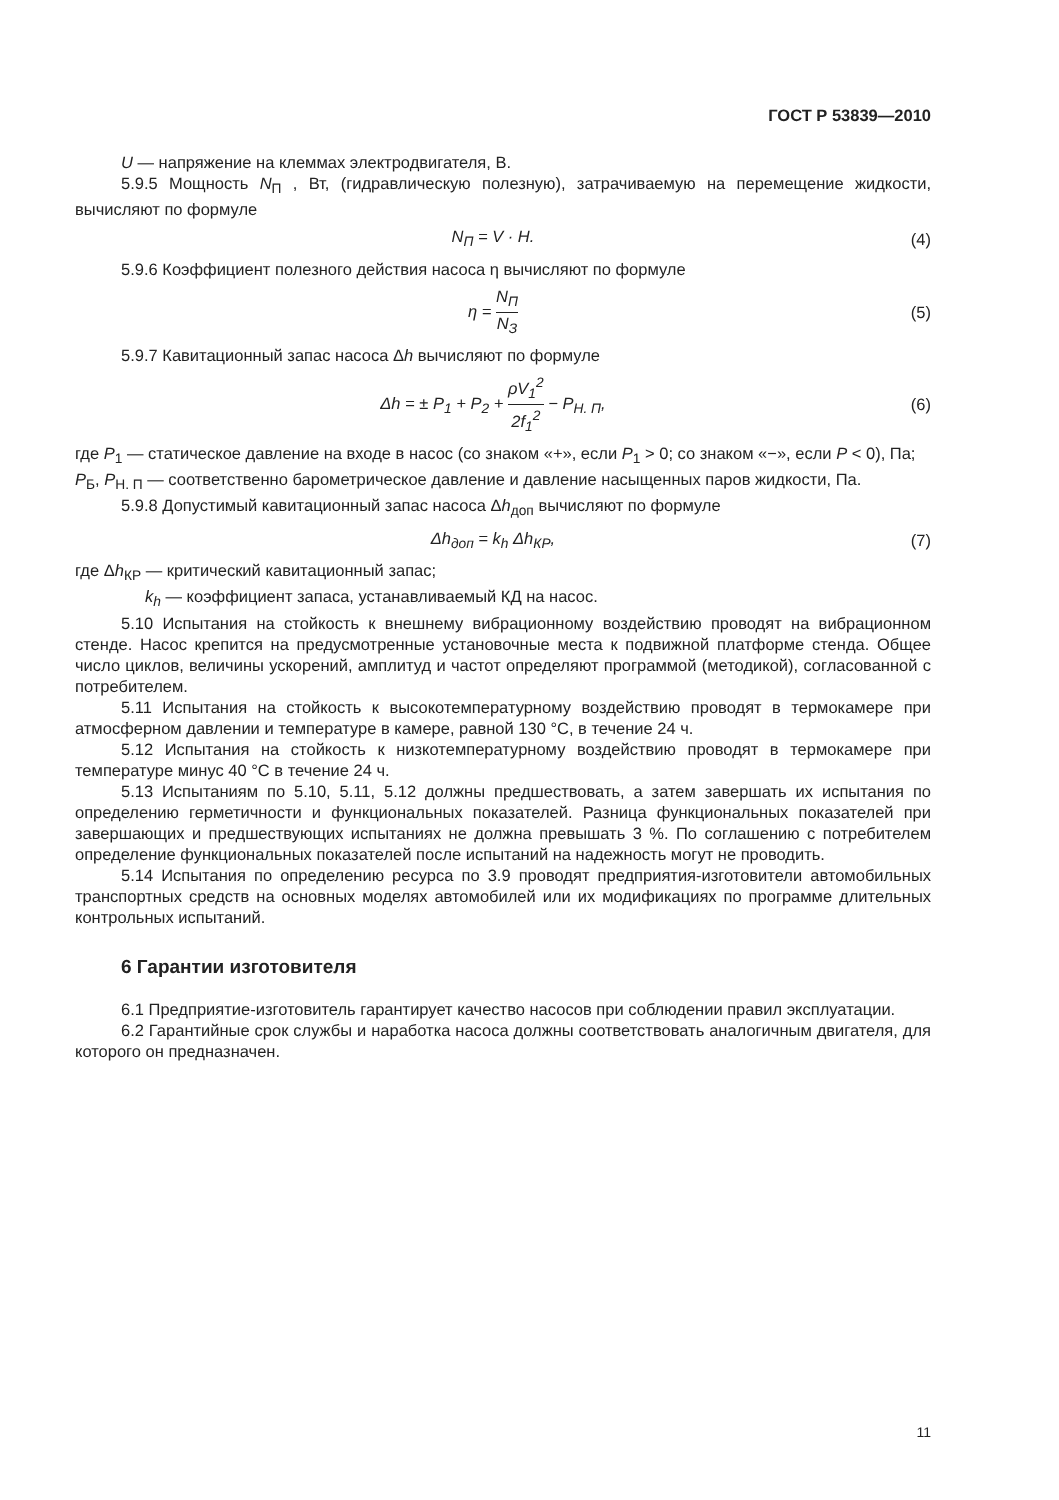ГОСТ Р 53839—2010
U — напряжение на клеммах электродвигателя, В.
5.9.5 Мощность N<sub>П</sub> , Вт, (гидравлическую полезную), затрачиваемую на перемещение жидкости, вычисляют по формуле
N<sub>П</sub> = V · H. (4)
5.9.6 Коэффициент полезного действия насоса η вычисляют по формуле
η = N<sub>П</sub> N<sub>З</sub> (5)
5.9.7 Кавитационный запас насоса Δh вычисляют по формуле
Δh = ± P<sub>1</sub> + P<sub>2</sub> + ρV<sub>1</sub><sup>2</sup> 2f<sub>1</sub><sup>2</sup> − P<sub>Н. П</sub>, (6)
где P<sub>1</sub> — статическое давление на входе в насос (со знаком «+», если P<sub>1</sub> > 0; со знаком «−», если P < 0), Па;
P<sub>Б</sub>, P<sub>Н. П</sub> — соответственно барометрическое давление и давление насыщенных паров жидкости, Па.
5.9.8 Допустимый кавитационный запас насоса Δh<sub>доп</sub> вычисляют по формуле
Δh<sub>доп</sub> = k<sub>h</sub> Δh<sub>КР</sub>, (7)
где Δh<sub>КР</sub> — критический кавитационный запас;
k<sub>h</sub> — коэффициент запаса, устанавливаемый КД на насос.
5.10 Испытания на стойкость к внешнему вибрационному воздействию проводят на вибрационном стенде. Насос крепится на предусмотренные установочные места к подвижной платформе стенда. Общее число циклов, величины ускорений, амплитуд и частот определяют программой (методикой), согласованной с потребителем.
5.11 Испытания на стойкость к высокотемпературному воздействию проводят в термокамере при атмосферном давлении и температуре в камере, равной 130 °С, в течение 24 ч.
5.12 Испытания на стойкость к низкотемпературному воздействию проводят в термокамере при температуре минус 40 °С в течение 24 ч.
5.13 Испытаниям по 5.10, 5.11, 5.12 должны предшествовать, а затем завершать их испытания по определению герметичности и функциональных показателей. Разница функциональных показателей при завершающих и предшествующих испытаниях не должна превышать 3 %. По соглашению с потребителем определение функциональных показателей после испытаний на надежность могут не проводить.
5.14 Испытания по определению ресурса по 3.9 проводят предприятия-изготовители автомобильных транспортных средств на основных моделях автомобилей или их модификациях по программе длительных контрольных испытаний.
6 Гарантии изготовителя
6.1 Предприятие-изготовитель гарантирует качество насосов при соблюдении правил эксплуатации.
6.2 Гарантийные срок службы и наработка насоса должны соответствовать аналогичным двигателя, для которого он предназначен.
11